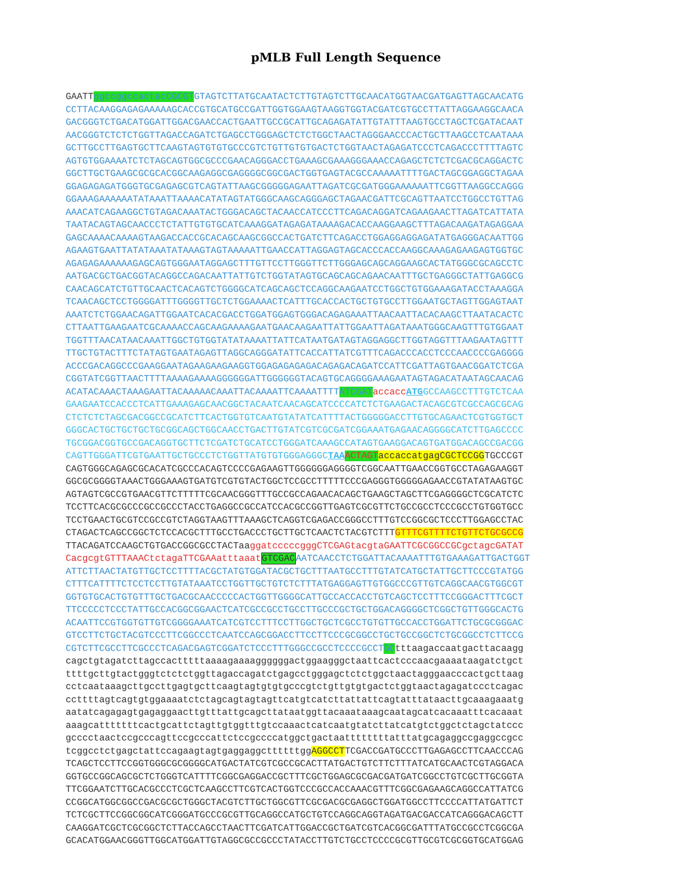pMLB Full Length Sequence
GAATTggccggccactacCGCGT GTAGTCTTATGCAATACTCTTGTAGTCTTGCAACATGGTAACGATGAGTTAGCAACATG CCTTACAAGGAGAGAAAAAGCACCGTGCATGCCGATTGGTGGAAGTAAGGTGGTACGATCGTGCCTTATTAGGAAGGCAACA GACGGGTCTGACATGGATTGGACGAACCACTGAATTGCCGCATTGCAGAGATATTGTATTTAAGTGCCTAGCTCGATACAAT AACGGGTCTCTCTGGTTAGACCAGATCTGAGCCTGGGAGCTCTCTGGCTAACTAGGGAACCCACTGCTTAAGCCTCAATAAA GCTTGCCTTGAGTGCTTCAAGTAGTGTGTGCCCGTCTGTTGTGTGACTCTGGTAACTAGAGATCCCTCAGACCCTTTTAGTC AGTGTGGAAAATCTCTAGCAGTGGCGCCCGAACAGGGACCTGAAAGCGAAAGGGAAACCAGAGCTCTCTCGACGCAGGACTC GGCTTGCTGAAGCGCGCACGGCAAGAGGCGAGGGGCGGCGACTGGTGAGTACGCCAAAAATTTTGACTAGCGGAGGCTAGAA GGAGAGAGATGGGTGCGAGAGCGTCAGTATTAAGCGGGGGAGAATTAGATCGCGATGGGAAAAAATTCGGTTAAGGCCAGGG GGAAAGAAAAAATATAAATTAAAACATATAGTATGGGCAAGCAGGGAGCTAGAACGATTCGCAGTTAATCCTGGCCTGTTAG AAACATCAGAAGGCTGTAGACAAATACTGGGACAGCTACAACCATCCCTTCAGACAGGATCAGAAGAACTTAGATCATTATA TAATACAGTAGCAACCCTCTATTGTGTGCATCAAAGGATAGAGATAAAAGACACCAAGGAAGCTTTAGACAAGATAGAGGAA GAGCAAAACAAAAGTAAGACCACCGCACAGCAAGCGGCCACTGATCTTCAGACCTGGAGGAGGAGATATGAGGGACAATTGG AGAAGTGAATTATATAAATATAAAGTAGTAAAAATTGAACCATTAGGAGTAGCACCCACCAAGGCAAAGAGAAGAGTGGTGC AGAGAGAAAAAAGAGCAGTGGGAATAGGAGCTTTGTTCCTTGGGTTCTTGGGAGCAGCAGGAAGCACTATGGGCGCAGCCTC AATGACGCTGACGGTACAGGCCAGACAATTATTGTCTGGTATAGTGCAGCAGCAGAACAATTTGCTGAGGGCTATTGAGGCG CAACAGCATCTGTTGCAACTCACAGTCTGGGGCATCAGCAGCTCCAGGCAAGAATCCTGGCTGTGGAAAGATACCTAAAGGA TCAACAGCTCCTGGGGATTTGGGGTTGCTCTGGAAAACTCATTTGCACCACTGCTGTGCCTTGGAATGCTAGTTGGAGTAAT AAATCTCTGGAACAGATTGGAATCACACGACCTGGATGGAGTGGGACAGAGAAATTAACAATTACACAAGCTTAATACACTC CTTAATTGAAGAATCGCAAAACCAGCAAGAAAAGAATGAACAAGAATTATTGGAATTAGATAAATGGGCAAGTTTGTGGAAT TGGTTTAACATAACAAATTGGCTGTGGTATATAAAATTATTCATAATGATAGTAGGAGGCTTGGTAGGTTTAAGAATAGTTT TTGCTGTACTTTCTATAGTGAATAGAGTTAGGCAGGGATATTCACCATTATCGTTTCAGACCCACCTCCCAACCCCGAGGGG ACCCGACAGGCCCGAAGGAATAGAAGAAGAAGGTGGAGAGAGAGACAGAGACAGATCCATTCGATTAGTGAACGGATCTCGA CGGTATCGGTTAACTTTTAAAAGAAAAGGGGGGATTGGGGGGTACAGTGCAGGGGAAAGAATAGTAGACATAATAGCAACAG ACATACAAACTAAAGAATTACAAAAACAAATTACAAAATTCAAAATTTT ATCGAT accacc ATG GCCAAGCCTTTGTCTCAA GAAGAATCCACCCTCATTGAAAGAGCAACGGCTACAATCAACAGCATCCCCATCTCTGAAGACTACAGCGTCGCCAGCGCAG CTCTCTCTAGCGACGGCCGCATCTTCACTGGTGTCAATGTATATCATTTTACTGGGGGACCTTGTGCAGAACTCGTGGTGCT GGGCACTGCTGCTGCTGCGGCAGCTGGCAACCTGACTTGTATCGTCGCGATCGGAAATGAGAACAGGGGCATCTTGAGCCCC TGCGGACGGTGCCGACAGGTGCTTCTCGATCTGCATCCTGGGATCAAAGCCATAGTGAAGGACAGTGATGGACAGCCGACGG CAGTTGGGATTCGTGAATTGCTGCCCTCTGGTTATGTGTGGGAGGGC TAA ACTAGT accaccatgagCGCTCCGGTGCCCGT CAGTGGGCAGAGCGCACATCGCCCACAGTCCCCGAGAAGTTGGGGGGAGGGGTCGGCAATTGAACCGGTGCCTAGAGAAGGT GGCGCGGGGTAAACTGGGAAAGTGATGTCGTGTACTGGCTCCGCCTTTTTCCCGAGGGTGGGGGAGAACCGTATATAAGTGC AGTAGTCGCCGTGAACGTTCTTTTTCGCAACGGGTTTGCCGCCAGAACACAGCTGAAGCTAGCTTCGAGGGGCTCGCATCTC TCCTTCACGCGCCCGCCGCCCTACCTGAGGCCGCCATCCACGCCGGTTGAGTCGCGTTCTGCCGCCTCCCGCCTGTGGTGCC TCCTGAACTGCGTCCGCCGTCTAGGTAAGTTTAAAGCTCAGGTCGAGACCGGGCCTTTGTCCGGCGCTCCCTTGGAGCCTAC CTAGACTCAGCCGGCTCTCCACGCTTTGCCTGACCCTGCTTGCTCAACTCTACGTCTTTGTTTCGTTTTCTGTTCTGCGCCG TTACAGATCCAAGCTGTGACCGGCGCCTACTaaggatcccccgggCTCGAGtacgtaGAATTCGCGGCCGCgctagcGATAT CacgcgtGTTTAAACtctagaTTCGAAatttaaat GTCGAC AATCAACCTCTGGATTACAAAATTTGTGAAAGATTGACTGGT ATTCTTAACTATGTTGCTCCTTTTACGCTATGTGGATACGCTGCTTTAATGCCTTTGTATCATGCTATTGCTTCCCGTATGG CTTTCATTTTCTCCTCCTTGTATAAATCCTGGTTGCTGTCTCTTTATGAGGAGTTGTGGCCCGTTGTCAGGCAACGTGGCGT GGTGTGCACTGTGTTTGCTGACGCAACCCCCACTGGTTGGGGCATTGCCACCACCTGTCAGCTCCTTTCCGGGACTTTCGCT TTCCCCCTCCCTATTGCCACGGCGGAACTCATCGCCGCCTGCCTTGCCCGCTGCTGGACAGGGGCTCGGCTGTTGGGCACTG ACAATTCCGTGGTGTTGTCGGGGAAATCATCGTCCTTTCCTTGGCTGCTCGCCTGTGTTGCCACCTGGATTCTGCGCGGGAC GTCCTTCTGCTACGTCCCTTCGGCCCTCAATCCAGCGGACCTTCCTTCCCGCGGCCTGCTGCCGGCTCTGCGGCCTCTTCCG CGTCTTCGCCTTCGCCCTCAGACGAGTCGGATCTCCCTTTGGGCCGCCTCCCCGCCT GCtttaagaccaatgacttacaagg cagctgtagatcttagccactttttaaaagaaaaggggggactggaagggctaattcactcccaacgaaaataagatctgct ttttgcttgtactgggtctctctggttagaccagatctgagcctgggagctctctggctaactagggaacccactgcttaag cctcaataaagcttgccttgagtgcttcaagtagtgtgtgcccgtctgttgtgtgactctggtaactagagatccctcagac ccttttagtcagtgtggaaaatctctagcagtagtagttcatgtcatcttattattcagtatttataacttgcaaagaaatg aatatcagagagtgagaggaacttgtttattgcagcttataatggttacaaataaagcaatagcatcacaaatttcacaaat aaagcatttttttcactgcattctagttgtggtttgtccaaactcatcaatgtatcttatcatgtctggctctagctatccc gcccctaactccgcccagttccgcccattctccgccccatggctgactaattttttttatttatgcagaggccgaggccgcc tcggcctctgagctattccagaagtagtgaggaggcttttttggAGGCCTTCGACCGATGCCCTTGAGAGCCTTCAACCCAG TCAGCTCCTTCCGGTGGGCGCGGGGCATGACTATCGTCGCCGCACTTATGACTGTCTTCTTTATCATGCAACTCGTAGGACA GGTGCCGGCAGCGCTCTGGGTCATTTTCGGCGAGGACCGCTTTCGCTGGAGCGCGACGATGATCGGCCTGTCGCTTGCGGTA TTCGGAATCTTGCACGCCCTCGCTCAAGCCTTCGTCACTGGTCCCGCCACCAAACGTTTCGGCGAGAAGCAGGCCATTATCG CCGGCATGGCGGCCGACGCGCTGGGCTACGTCTTGCTGGCGTTCGCGACGCGAGGCTGGATGGCCTTCCCCATTATGATTCT TCTCGCTTCCGGCGGCATCGGGATGCCCGCGTTGCAGGCCATGCTGTCCAGGCAGGTAGATGACGACCATCAGGGACAGCTT CAAGGATCGCTCGCGGCTCTTACCAGCCTAACTTCGATCATTGGACCGCTGATCGTCACGGCGATTTATGCCGCCTCGGCGA GCACATGGAACGGGTTGGCATGGATTGTAGGCGCCGCCCTATACCTTGTCTGCCTCCCCGCGTTGCGTCGCGGTGCATGGAG